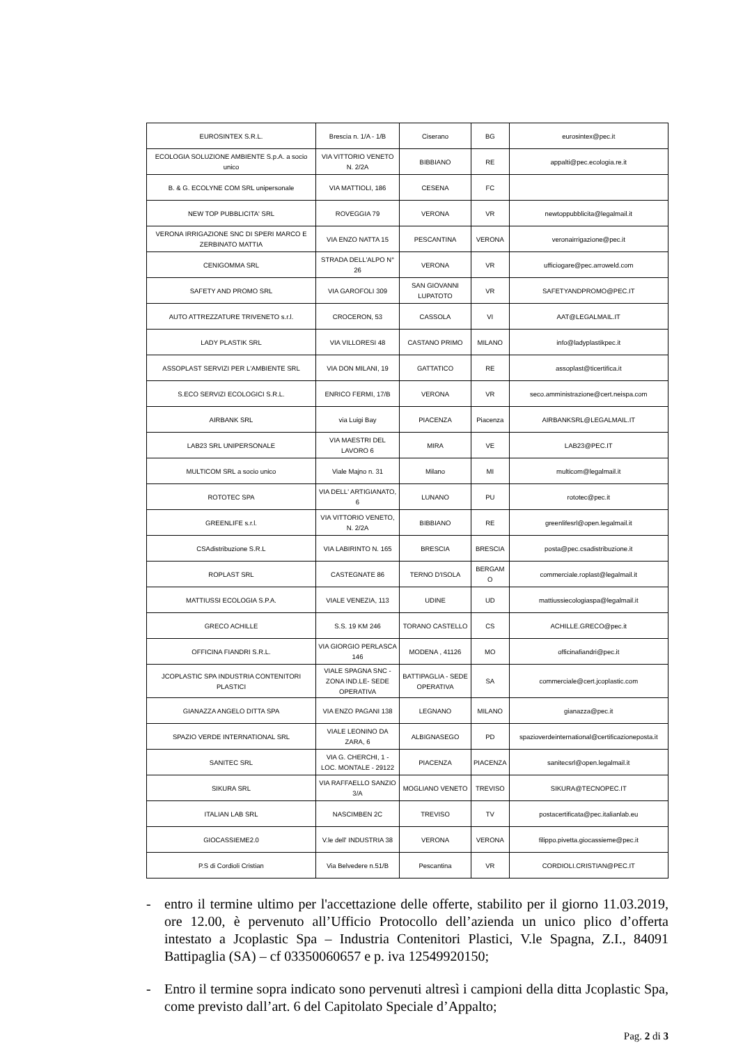| EUROSINTEX S.R.L. | Brescia n. 1/A - 1/B | Ciserano | BG | eurosintex@pec.it |
| ECOLOGIA SOLUZIONE AMBIENTE S.p.A. a socio unico | VIA VITTORIO VENETO N. 2/2A | BIBBIANO | RE | appalti@pec.ecologia.re.it |
| B. & G. ECOLYNE COM SRL unipersonale | VIA MATTIOLI, 186 | CESENA | FC | |
| NEW TOP PUBBLICITA' SRL | ROVEGGIA 79 | VERONA | VR | newtoppubblicita@legalmail.it |
| VERONA IRRIGAZIONE SNC DI SPERI MARCO E ZERBINATO MATTIA | VIA ENZO NATTA 15 | PESCANTINA | VERONA | veronairrigazione@pec.it |
| CENIGOMMA SRL | STRADA DELL'ALPO N° 26 | VERONA | VR | ufficiogare@pec.arroweld.com |
| SAFETY AND PROMO SRL | VIA GAROFOLI 309 | SAN GIOVANNI LUPATOTO | VR | SAFETYANDPROMO@PEC.IT |
| AUTO ATTREZZATURE TRIVENETO s.r.l. | CROCERON, 53 | CASSOLA | VI | AAT@LEGALMAIL.IT |
| LADY PLASTIK SRL | VIA VILLORESI 48 | CASTANO PRIMO | MILANO | info@ladyplastikpec.it |
| ASSOPLAST SERVIZI PER L'AMBIENTE SRL | VIA DON MILANI, 19 | GATTATICO | RE | assoplast@ticertifica.it |
| S.ECO SERVIZI ECOLOGICI S.R.L. | ENRICO FERMI, 17/B | VERONA | VR | seco.amministrazione@cert.neispa.com |
| AIRBANK SRL | via Luigi Bay | PIACENZA | Piacenza | AIRBANKSRL@LEGALMAIL.IT |
| LAB23 SRL UNIPERSONALE | VIA MAESTRI DEL LAVORO 6 | MIRA | VE | LAB23@PEC.IT |
| MULTICOM SRL a socio unico | Viale Majno n. 31 | Milano | MI | multicom@legalmail.it |
| ROTOTEC SPA | VIA DELL' ARTIGIANATO, 6 | LUNANO | PU | rototec@pec.it |
| GREENLIFE s.r.l. | VIA VITTORIO VENETO, N. 2/2A | BIBBIANO | RE | greenlifesrl@open.legalmail.it |
| CSAdistribuzione S.R.L | VIA LABIRINTO N. 165 | BRESCIA | BRESCIA | posta@pec.csadistribuzione.it |
| ROPLAST SRL | CASTEGNATE 86 | TERNO D'ISOLA | BERGAM O | commerciale.roplast@legalmail.it |
| MATTIUSSI ECOLOGIA S.P.A. | VIALE VENEZIA, 113 | UDINE | UD | mattiussiecologiaspa@legalmail.it |
| GRECO ACHILLE | S.S. 19 KM 246 | TORANO CASTELLO | CS | ACHILLE.GRECO@pec.it |
| OFFICINA FIANDRI S.R.L. | VIA GIORGIO PERLASCA 146 | MODENA , 41126 | MO | officinafiandri@pec.it |
| JCOPLASTIC SPA INDUSTRIA CONTENITORI PLASTICI | VIALE SPAGNA SNC - ZONA IND.LE- SEDE OPERATIVA | BATTIPAGLIA - SEDE OPERATIVA | SA | commerciale@cert.jcoplastic.com |
| GIANAZZA ANGELO DITTA SPA | VIA ENZO PAGANI 138 | LEGNANO | MILANO | gianazza@pec.it |
| SPAZIO VERDE INTERNATIONAL SRL | VIALE LEONINO DA ZARA, 6 | ALBIGNASEGO | PD | spazioverdeinternational@certificazioneposta.it |
| SANITEC SRL | VIA G. CHERCHI, 1 - LOC. MONTALE - 29122 | PIACENZA | PIACENZA | sanitecsrl@open.legalmail.it |
| SIKURA SRL | VIA RAFFAELLO SANZIO 3/A | MOGLIANO VENETO | TREVISO | SIKURA@TECNOPEC.IT |
| ITALIAN LAB SRL | NASCIMBEN 2C | TREVISO | TV | postacertificata@pec.italianlab.eu |
| GIOCASSIEME2.0 | V.le dell' INDUSTRIA 38 | VERONA | VERONA | filippo.pivetta.giocassieme@pec.it |
| P.S di Cordioli Cristian | Via Belvedere n.51/B | Pescantina | VR | CORDIOLI.CRISTIAN@PEC.IT |
- entro il termine ultimo per l'accettazione delle offerte, stabilito per il giorno 11.03.2019, ore 12.00, è pervenuto all’Ufficio Protocollo dell’azienda un unico plico d’offerta intestato a Jcoplastic Spa – Industria Contenitori Plastici, V.le Spagna, Z.I., 84091 Battipaglia (SA) – cf 03350060657 e p. iva 12549920150;
- Entro il termine sopra indicato sono pervenuti altresì i campioni della ditta Jcoplastic Spa, come previsto dall’art. 6 del Capitolato Speciale d’Appalto;
Pag. 2 di 3